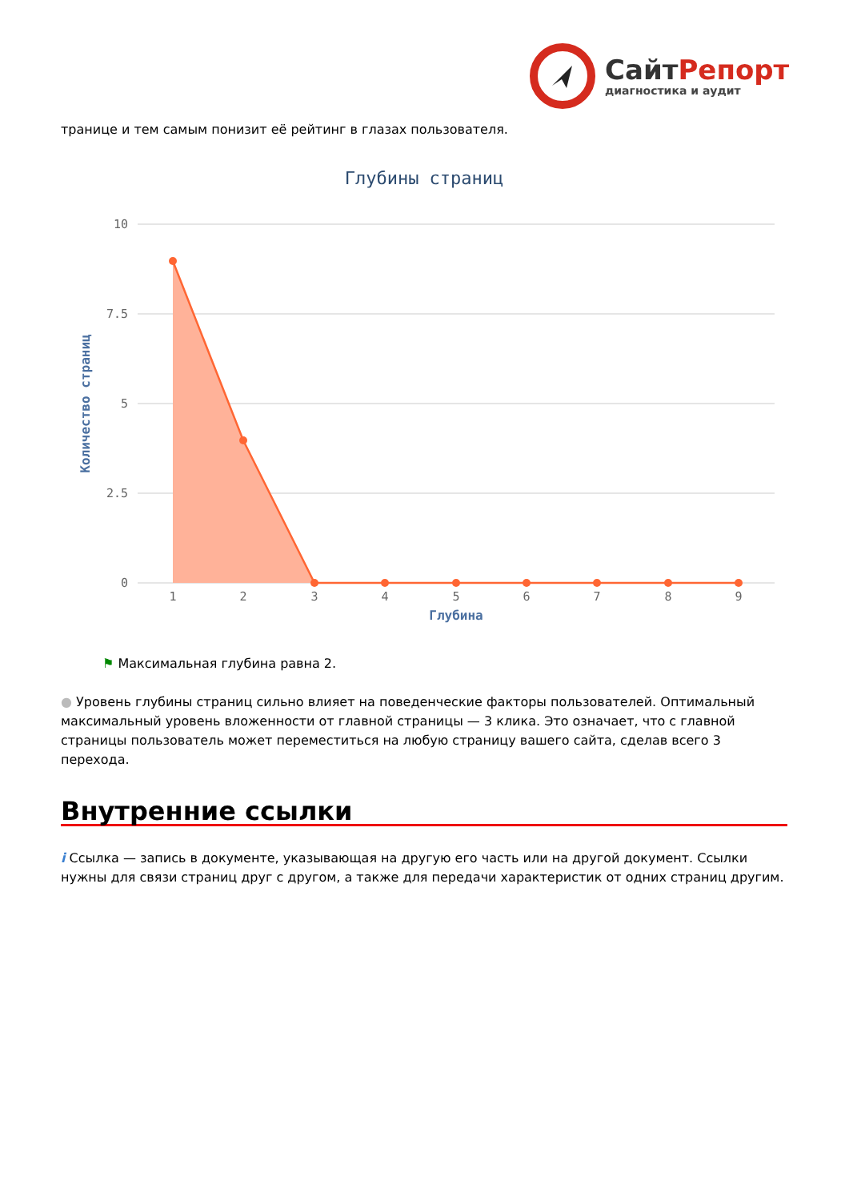СайтРепорт
диагностика и аудит
транице и тем самым понизит её рейтинг в глазах пользователя.
Глубины страниц
10
7.5
5
2.5
0
Количество страниц
1
2
3
4
5
6
7
8
9
Глубина
⚑ Максимальная глубина равна 2.
● Уровень глубины страниц сильно влияет на поведенческие факторы пользователей. Оптимальный максимальный уровень вложенности от главной страницы — 3 клика. Это означает, что с главной страницы пользователь может переместиться на любую страницу вашего сайта, сделав всего 3 перехода.
Внутренние ссылки
i Ссылка — запись в документе, указывающая на другую его часть или на другой документ. Ссылки нужны для связи страниц друг с другом, а также для передачи характеристик от одних страниц другим.